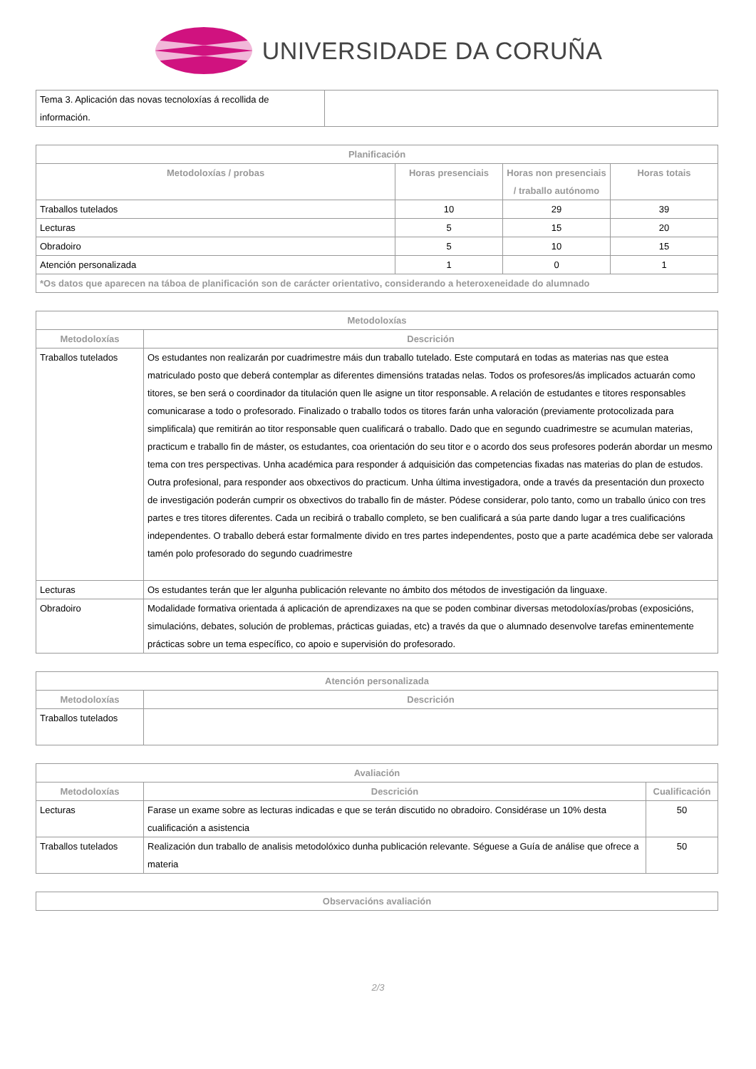UNIVERSIDADE DA CORUÑA
| Tema 3. Aplicación das novas tecnoloxías á recollida de información. | |
| Planificación | | | |
| --- | --- | --- | --- |
| Metodoloxías / probas | Horas presenciais | Horas non presenciais / traballo autónomo | Horas totais |
| Traballos tutelados | 10 | 29 | 39 |
| Lecturas | 5 | 15 | 20 |
| Obradoiro | 5 | 10 | 15 |
| Atención personalizada | 1 | 0 | 1 |
| *Os datos que aparecen na táboa de planificación son de carácter orientativo, considerando a heteroxeneidade do alumnado | | | |
| Metodoloxías | |
| --- | --- |
| Metodoloxías | Descrición |
| Traballos tutelados | Os estudantes non realizarán por cuadrimestre máis dun traballo tutelado. Este computará en todas as materias nas que estea matriculado posto que deberá contemplar as diferentes dimensións tratadas nelas. Todos os profesores/ás implicados actuarán como titores, se ben será o coordinador da titulación quen lle asigne un titor responsable. A relación de estudantes e titores responsables comunicarase a todo o profesorado. Finalizado o traballo todos os titores farán unha valoración (previamente protocolizada para simplificala) que remitirán ao titor responsable quen cualificará o traballo. Dado que en segundo cuadrimestre se acumulan materias, practicum e traballo fin de máster, os estudantes, coa orientación do seu titor e o acordo dos seus profesores poderán abordar un mesmo tema con tres perspectivas. Unha académica para responder á adquisición das competencias fixadas nas materias do plan de estudos. Outra profesional, para responder aos obxectivos do practicum. Unha última investigadora, onde a través da presentación dun proxecto de investigación poderán cumprir os obxectivos do traballo fin de máster. Pódese considerar, polo tanto, como un traballo único con tres partes e tres titores diferentes. Cada un recibirá o traballo completo, se ben cualificará a súa parte dando lugar a tres cualificacións independentes. O traballo deberá estar formalmente divido en tres partes independentes, posto que a parte académica debe ser valorada tamén polo profesorado do segundo cuadrimestre |
| Lecturas | Os estudantes terán que ler algunha publicación relevante no ámbito dos métodos de investigación da linguaxe. |
| Obradoiro | Modalidade formativa orientada á aplicación de aprendizaxes na que se poden combinar diversas metodoloxías/probas (exposicións, simulacións, debates, solución de problemas, prácticas guiadas, etc) a través da que o alumnado desenvolve tarefas eminentemente prácticas sobre un tema específico, co apoio e supervisión do profesorado. |
| Atención personalizada | |
| --- | --- |
| Metodoloxías | Descrición |
| Traballos tutelados | |
| Avaliación | | |
| --- | --- | --- |
| Metodoloxías | Descrición | Cualificación |
| Lecturas | Farase un exame sobre as lecturas indicadas e que se terán discutido no obradoiro. Considérase un 10% desta cualificación a asistencia | 50 |
| Traballos tutelados | Realización dun traballo de analisis metodolóxico dunha publicación relevante. Séguese a Guía de análise que ofrece a materia | 50 |
| Observacións avaliación |
| --- |
2/3